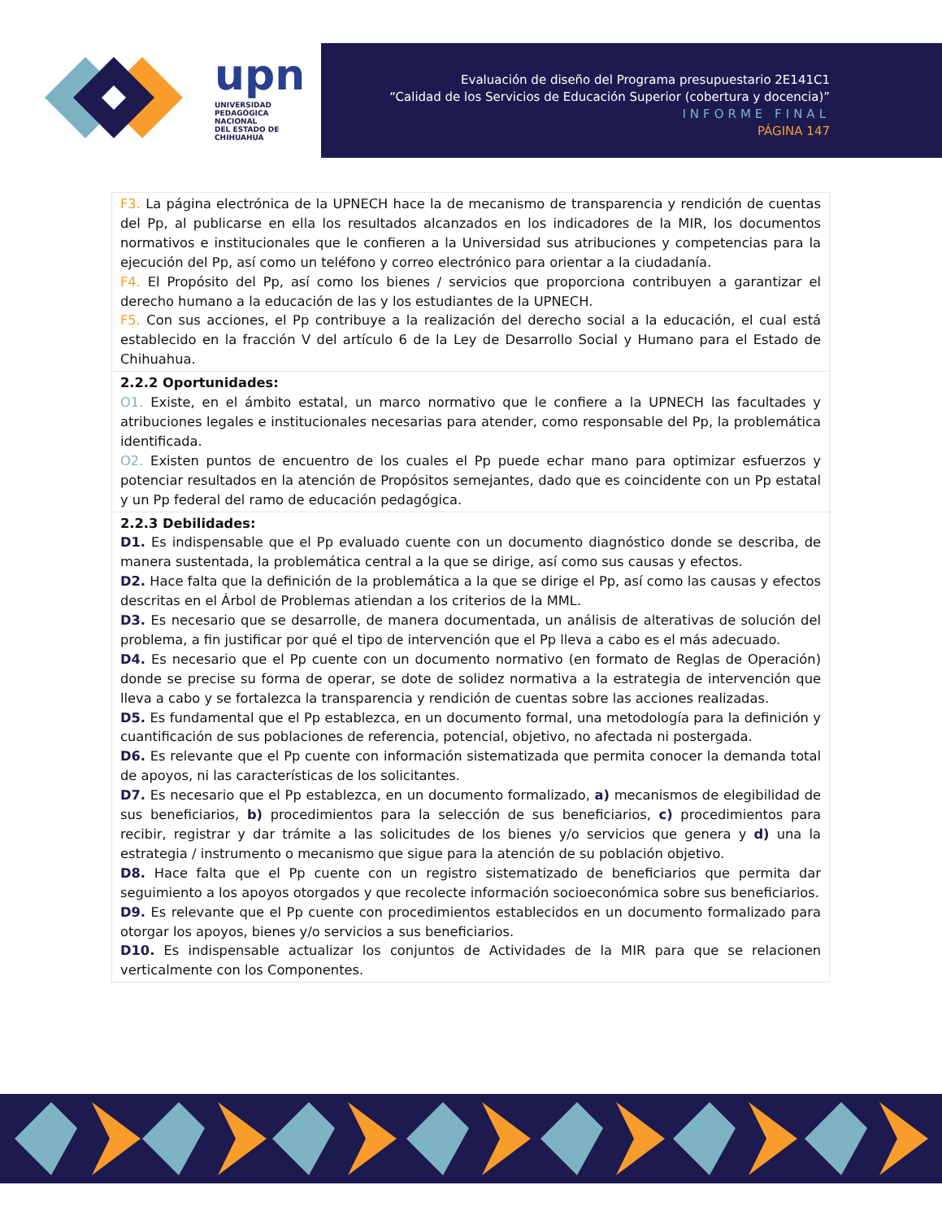upn
UNIVERSIDAD
PEDAGÓGICA
NACIONAL
DEL ESTADO DE CHIHUAHUA
Evaluación de diseño del Programa presupuestario 2E141C1
“Calidad de los Servicios de Educación Superior (cobertura y docencia)”
INFORME FINAL
PÁGINA 147
| F3. La página electrónica de la UPNECH hace la de mecanismo de transparencia y rendición de cuentas del Pp, al publicarse en ella los resultados alcanzados en los indicadores de la MIR, los documentos normativos e institucionales que le confieren a la Universidad sus atribuciones y competencias para la ejecución del Pp, así como un teléfono y correo electrónico para orientar a la ciudadanía. F4. El Propósito del Pp, así como los bienes / servicios que proporciona contribuyen a garantizar el derecho humano a la educación de las y los estudiantes de la UPNECH. F5. Con sus acciones, el Pp contribuye a la realización del derecho social a la educación, el cual está establecido en la fracción V del artículo 6 de la Ley de Desarrollo Social y Humano para el Estado de Chihuahua. |
| 2.2.2 Oportunidades: O1. Existe, en el ámbito estatal, un marco normativo que le confiere a la UPNECH las facultades y atribuciones legales e institucionales necesarias para atender, como responsable del Pp, la problemática identificada. O2. Existen puntos de encuentro de los cuales el Pp puede echar mano para optimizar esfuerzos y potenciar resultados en la atención de Propósitos semejantes, dado que es coincidente con un Pp estatal y un Pp federal del ramo de educación pedagógica. |
| 2.2.3 Debilidades: D1. Es indispensable que el Pp evaluado cuente con un documento diagnóstico donde se describa, de manera sustentada, la problemática central a la que se dirige, así como sus causas y efectos. D2. Hace falta que la definición de la problemática a la que se dirige el Pp, así como las causas y efectos descritas en el Árbol de Problemas atiendan a los criterios de la MML. D3. Es necesario que se desarrolle, de manera documentada, un análisis de alterativas de solución del problema, a fin justificar por qué el tipo de intervención que el Pp lleva a cabo es el más adecuado. D4. Es necesario que el Pp cuente con un documento normativo (en formato de Reglas de Operación) donde se precise su forma de operar, se dote de solidez normativa a la estrategia de intervención que lleva a cabo y se fortalezca la transparencia y rendición de cuentas sobre las acciones realizadas. D5. Es fundamental que el Pp establezca, en un documento formal, una metodología para la definición y cuantificación de sus poblaciones de referencia, potencial, objetivo, no afectada ni postergada. D6. Es relevante que el Pp cuente con información sistematizada que permita conocer la demanda total de apoyos, ni las características de los solicitantes. D7. Es necesario que el Pp establezca, en un documento formalizado, a) mecanismos de elegibilidad de sus beneficiarios, b) procedimientos para la selección de sus beneficiarios, c) procedimientos para recibir, registrar y dar trámite a las solicitudes de los bienes y/o servicios que genera y d) una la estrategia / instrumento o mecanismo que sigue para la atención de su población objetivo. D8. Hace falta que el Pp cuente con un registro sistematizado de beneficiarios que permita dar seguimiento a los apoyos otorgados y que recolecte información socioeconómica sobre sus beneficiarios. D9. Es relevante que el Pp cuente con procedimientos establecidos en un documento formalizado para otorgar los apoyos, bienes y/o servicios a sus beneficiarios. D10. Es indispensable actualizar los conjuntos de Actividades de la MIR para que se relacionen verticalmente con los Componentes. |